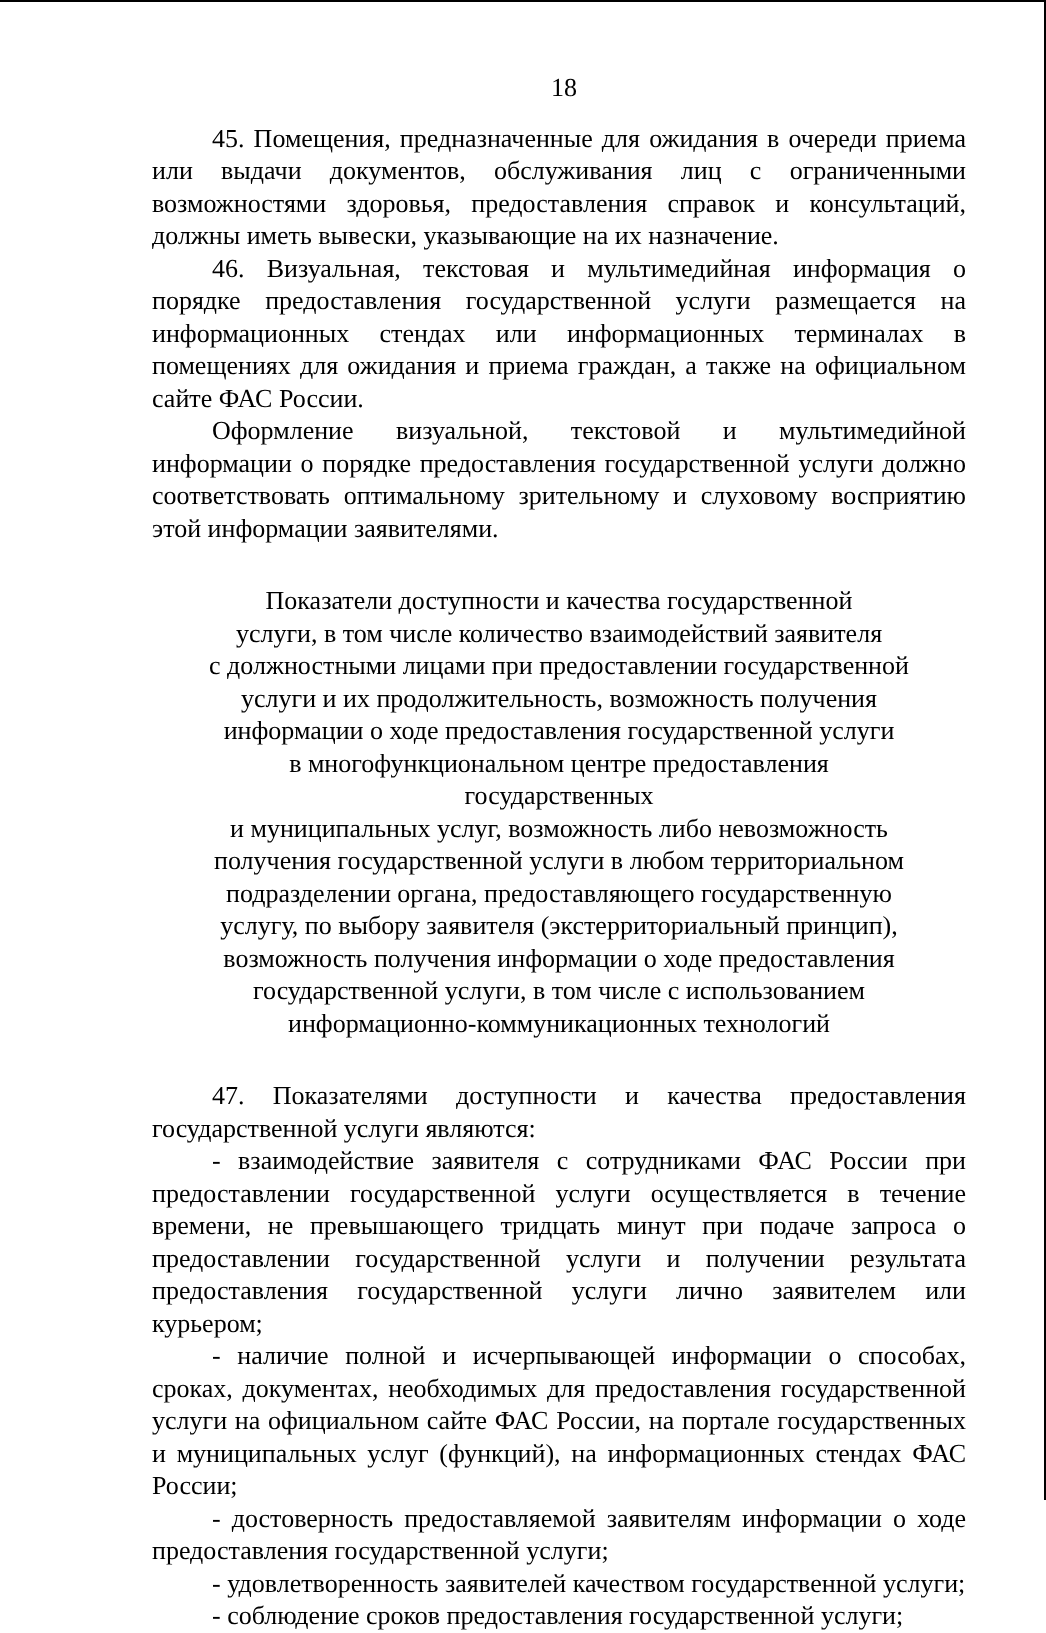18
45. Помещения, предназначенные для ожидания в очереди приема или выдачи документов, обслуживания лиц с ограниченными возможностями здоровья, предоставления справок и консультаций, должны иметь вывески, указывающие на их назначение.
46. Визуальная, текстовая и мультимедийная информация о порядке предоставления государственной услуги размещается на информационных стендах или информационных терминалах в помещениях для ожидания и приема граждан, а также на официальном сайте ФАС России.
Оформление визуальной, текстовой и мультимедийной информации о порядке предоставления государственной услуги должно соответствовать оптимальному зрительному и слуховому восприятию этой информации заявителями.
Показатели доступности и качества государственной
услуги, в том числе количество взаимодействий заявителя
с должностными лицами при предоставлении государственной
услуги и их продолжительность, возможность получения
информации о ходе предоставления государственной услуги
в многофункциональном центре предоставления государственных
и муниципальных услуг, возможность либо невозможность
получения государственной услуги в любом территориальном
подразделении органа, предоставляющего государственную
услугу, по выбору заявителя (экстерриториальный принцип),
возможность получения информации о ходе предоставления
государственной услуги, в том числе с использованием
информационно-коммуникационных технологий
47. Показателями доступности и качества предоставления государственной услуги являются:
- взаимодействие заявителя с сотрудниками ФАС России при предоставлении государственной услуги осуществляется в течение времени, не превышающего тридцать минут при подаче запроса о предоставлении государственной услуги и получении результата предоставления государственной услуги лично заявителем или курьером;
- наличие полной и исчерпывающей информации о способах, сроках, документах, необходимых для предоставления государственной услуги на официальном сайте ФАС России, на портале государственных и муниципальных услуг (функций), на информационных стендах ФАС России;
- достоверность предоставляемой заявителям информации о ходе предоставления государственной услуги;
- удовлетворенность заявителей качеством государственной услуги;
- соблюдение сроков предоставления государственной услуги;